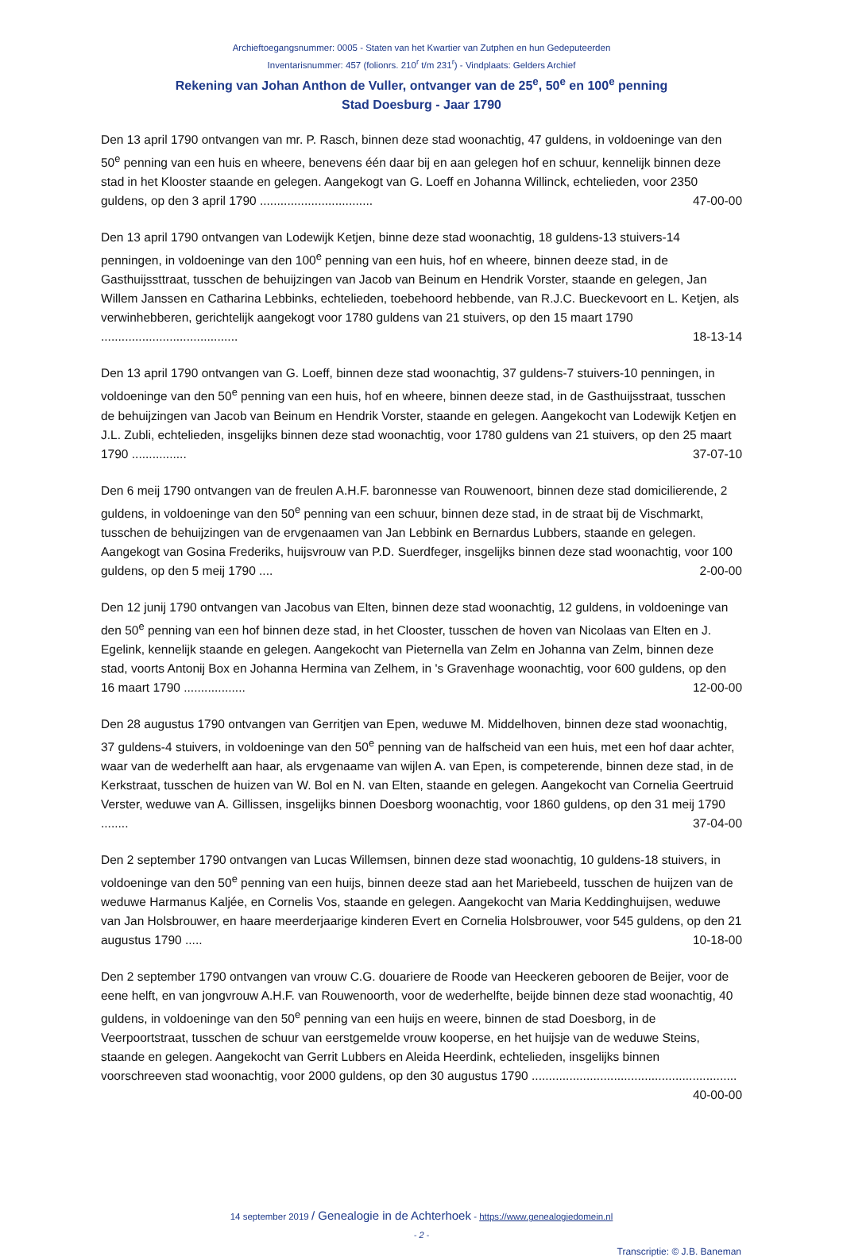Archieftoegangsnummer: 0005 - Staten van het Kwartier van Zutphen en hun Gedeputeerden
Inventarisnummer: 457 (folionrs. 210<sup>r</sup> t/m 231<sup>r</sup>) - Vindplaats: Gelders Archief
Rekening van Johan Anthon de Vuller, ontvanger van de 25<sup>e</sup>, 50<sup>e</sup> en 100<sup>e</sup> penning
Stad Doesburg - Jaar 1790
Den 13 april 1790 ontvangen van mr. P. Rasch, binnen deze stad woonachtig, 47 guldens, in voldoeninge van den 50<sup>e</sup> penning van een huis en wheere, benevens één daar bij en aan gelegen hof en schuur, kennelijk binnen deze stad in het Klooster staande en gelegen. Aangekogt van G. Loeff en Johanna Willinck, echtelieden, voor 2350 guldens, op den 3 april 1790 ................................. 47-00-00
Den 13 april 1790 ontvangen van Lodewijk Ketjen, binne deze stad woonachtig, 18 guldens-13 stuivers-14 penningen, in voldoeninge van den 100<sup>e</sup> penning van een huis, hof en wheere, binnen deeze stad, in de Gasthuijssttraat, tusschen de behuijzingen van Jacob van Beinum en Hendrik Vorster, staande en gelegen, Jan Willem Janssen en Catharina Lebbinks, echtelieden, toebehoord hebbende, van R.J.C. Bueckevoort en L. Ketjen, als verwinhebberen, gerichtelijk aangekogt voor 1780 guldens van 21 stuivers, op den 15 maart 1790 ........................................ 18-13-14
Den 13 april 1790 ontvangen van G. Loeff, binnen deze stad woonachtig, 37 guldens-7 stuivers-10 penningen, in voldoeninge van den 50<sup>e</sup> penning van een huis, hof en wheere, binnen deeze stad, in de Gasthuijsstraat, tusschen de behuijzingen van Jacob van Beinum en Hendrik Vorster, staande en gelegen. Aangekocht van Lodewijk Ketjen en J.L. Zubli, echtelieden, insgelijks binnen deze stad woonachtig, voor 1780 guldens van 21 stuivers, op den 25 maart 1790 ................ 37-07-10
Den 6 meij 1790 ontvangen van de freulen A.H.F. baronnesse van Rouwenoort, binnen deze stad domicilierende, 2 guldens, in voldoeninge van den 50<sup>e</sup> penning van een schuur, binnen deze stad, in de straat bij de Vischmarkt, tusschen de behuijzingen van de ervgenaamen van Jan Lebbink en Bernardus Lubbers, staande en gelegen. Aangekogt van Gosina Frederiks, huijsvrouw van P.D. Suerdfeger, insgelijks binnen deze stad woonachtig, voor 100 guldens, op den 5 meij 1790 .... 2-00-00
Den 12 junij 1790 ontvangen van Jacobus van Elten, binnen deze stad woonachtig, 12 guldens, in voldoeninge van den 50<sup>e</sup> penning van een hof binnen deze stad, in het Clooster, tusschen de hoven van Nicolaas van Elten en J. Egelink, kennelijk staande en gelegen. Aangekocht van Pieternella van Zelm en Johanna van Zelm, binnen deze stad, voorts Antonij Box en Johanna Hermina van Zelhem, in 's Gravenhage woonachtig, voor 600 guldens, op den 16 maart 1790 .................. 12-00-00
Den 28 augustus 1790 ontvangen van Gerritjen van Epen, weduwe M. Middelhoven, binnen deze stad woonachtig, 37 guldens-4 stuivers, in voldoeninge van den 50<sup>e</sup> penning van de halfscheid van een huis, met een hof daar achter, waar van de wederhelft aan haar, als ervgenaame van wijlen A. van Epen, is competerende, binnen deze stad, in de Kerkstraat, tusschen de huizen van W. Bol en N. van Elten, staande en gelegen. Aangekocht van Cornelia Geertruid Verster, weduwe van A. Gillissen, insgelijks binnen Doesborg woonachtig, voor 1860 guldens, op den 31 meij 1790 ........ 37-04-00
Den 2 september 1790 ontvangen van Lucas Willemsen, binnen deze stad woonachtig, 10 guldens-18 stuivers, in voldoeninge van den 50<sup>e</sup> penning van een huijs, binnen deeze stad aan het Mariebeeld, tusschen de huijzen van de weduwe Harmanus Kaljée, en Cornelis Vos, staande en gelegen. Aangekocht van Maria Keddinghuijsen, weduwe van Jan Holsbrouwer, en haare meerderjaarige kinderen Evert en Cornelia Holsbrouwer, voor 545 guldens, op den 21 augustus 1790 ..... 10-18-00
Den 2 september 1790 ontvangen van vrouw C.G. douariere de Roode van Heeckeren gebooren de Beijer, voor de eene helft, en van jongvrouw A.H.F. van Rouwenoorth, voor de wederhelfte, beijde binnen deze stad woonachtig, 40 guldens, in voldoeninge van den 50<sup>e</sup> penning van een huijs en weere, binnen de stad Doesborg, in de Veerpoortstraat, tusschen de schuur van eerstgemelde vrouw kooperse, en het huijsje van de weduwe Steins, staande en gelegen. Aangekocht van Gerrit Lubbers en Aleida Heerdink, echtelieden, insgelijks binnen voorschreeven stad woonachtig, voor 2000 guldens, op den 30 augustus 1790 ............................................................ 40-00-00
14 september 2019 / Genealogie in de Achterhoek - https://www.genealogiedomein.nl
- 2 -
Transcriptie: © J.B. Baneman